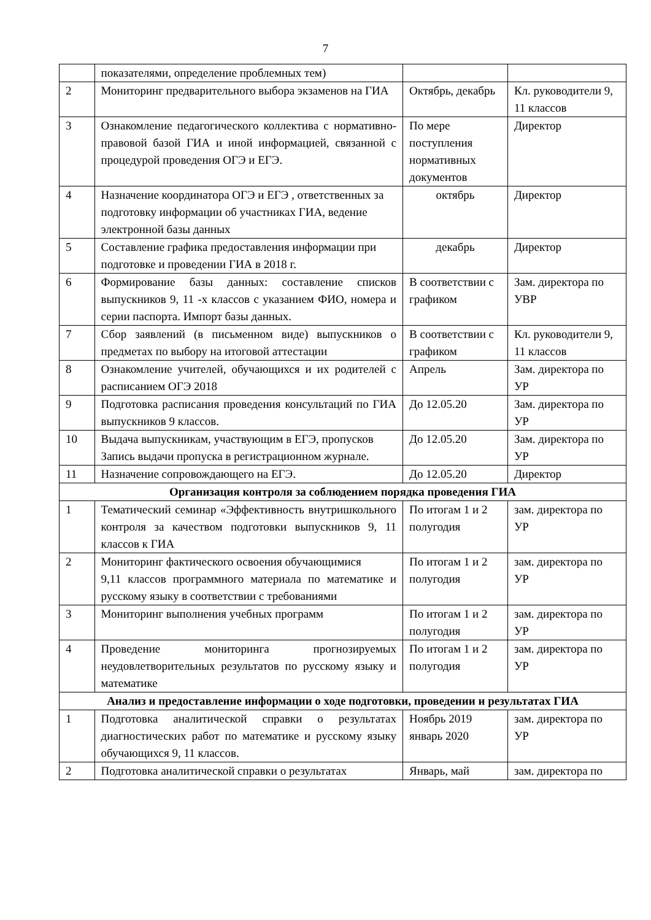7
| | показателями, определение проблемных тем) | | |
| 2 | Мониторинг предварительного выбора экзаменов на ГИА | Октябрь, декабрь | Кл. руководители 9, 11 классов |
| 3 | Ознакомление педагогического коллектива с нормативно-правовой базой ГИА и иной информацией, связанной с процедурой проведения ОГЭ и ЕГЭ. | По мере поступления нормативных документов | Директор |
| 4 | Назначение координатора ОГЭ и ЕГЭ , ответственных за подготовку информации об участниках ГИА, ведение электронной базы данных | октябрь | Директор |
| 5 | Составление графика предоставления информации при подготовке и проведении ГИА в 2018 г. | декабрь | Директор |
| 6 | Формирование базы данных: составление списков выпускников 9, 11 -х классов с указанием ФИО, номера и серии паспорта. Импорт базы данных. | В соответствии с графиком | Зам. директора по УВР |
| 7 | Сбор заявлений (в письменном виде) выпускников о предметах по выбору на итоговой аттестации | В соответствии с графиком | Кл. руководители 9, 11 классов |
| 8 | Ознакомление учителей, обучающихся и их родителей с расписанием ОГЭ 2018 | Апрель | Зам. директора по УР |
| 9 | Подготовка расписания проведения консультаций по ГИА выпускников 9 классов. | До 12.05.20 | Зам. директора по УР |
| 10 | Выдача выпускникам, участвующим в ЕГЭ, пропусков Запись выдачи пропуска в регистрационном журнале. | До 12.05.20 | Зам. директора по УР |
| 11 | Назначение сопровождающего на ЕГЭ. | До 12.05.20 | Директор |
| Организация контроля за соблюдением порядка проведения ГИА | | | |
| 1 | Тематический семинар «Эффективность внутришкольного контроля за качеством подготовки выпускников 9, 11 классов к ГИА | По итогам 1 и 2 полугодия | зам. директора по УР |
| 2 | Мониторинг фактического освоения обучающимися 9,11 классов программного материала по математике и русскому языку в соответствии с требованиями | По итогам 1 и 2 полугодия | зам. директора по УР |
| 3 | Мониторинг выполнения учебных программ | По итогам 1 и 2 полугодия | зам. директора по УР |
| 4 | Проведение мониторинга прогнозируемых неудовлетворительных результатов по русскому языку и математике | По итогам 1 и 2 полугодия | зам. директора по УР |
| Анализ и предоставление информации о ходе подготовки, проведении и результатах ГИА | | | |
| 1 | Подготовка аналитической справки о результатах диагностических работ по математике и русскому языку обучающихся 9, 11 классов. | Ноябрь 2019 январь 2020 | зам. директора по УР |
| 2 | Подготовка аналитической справки о результатах | Январь, май | зам. директора по |